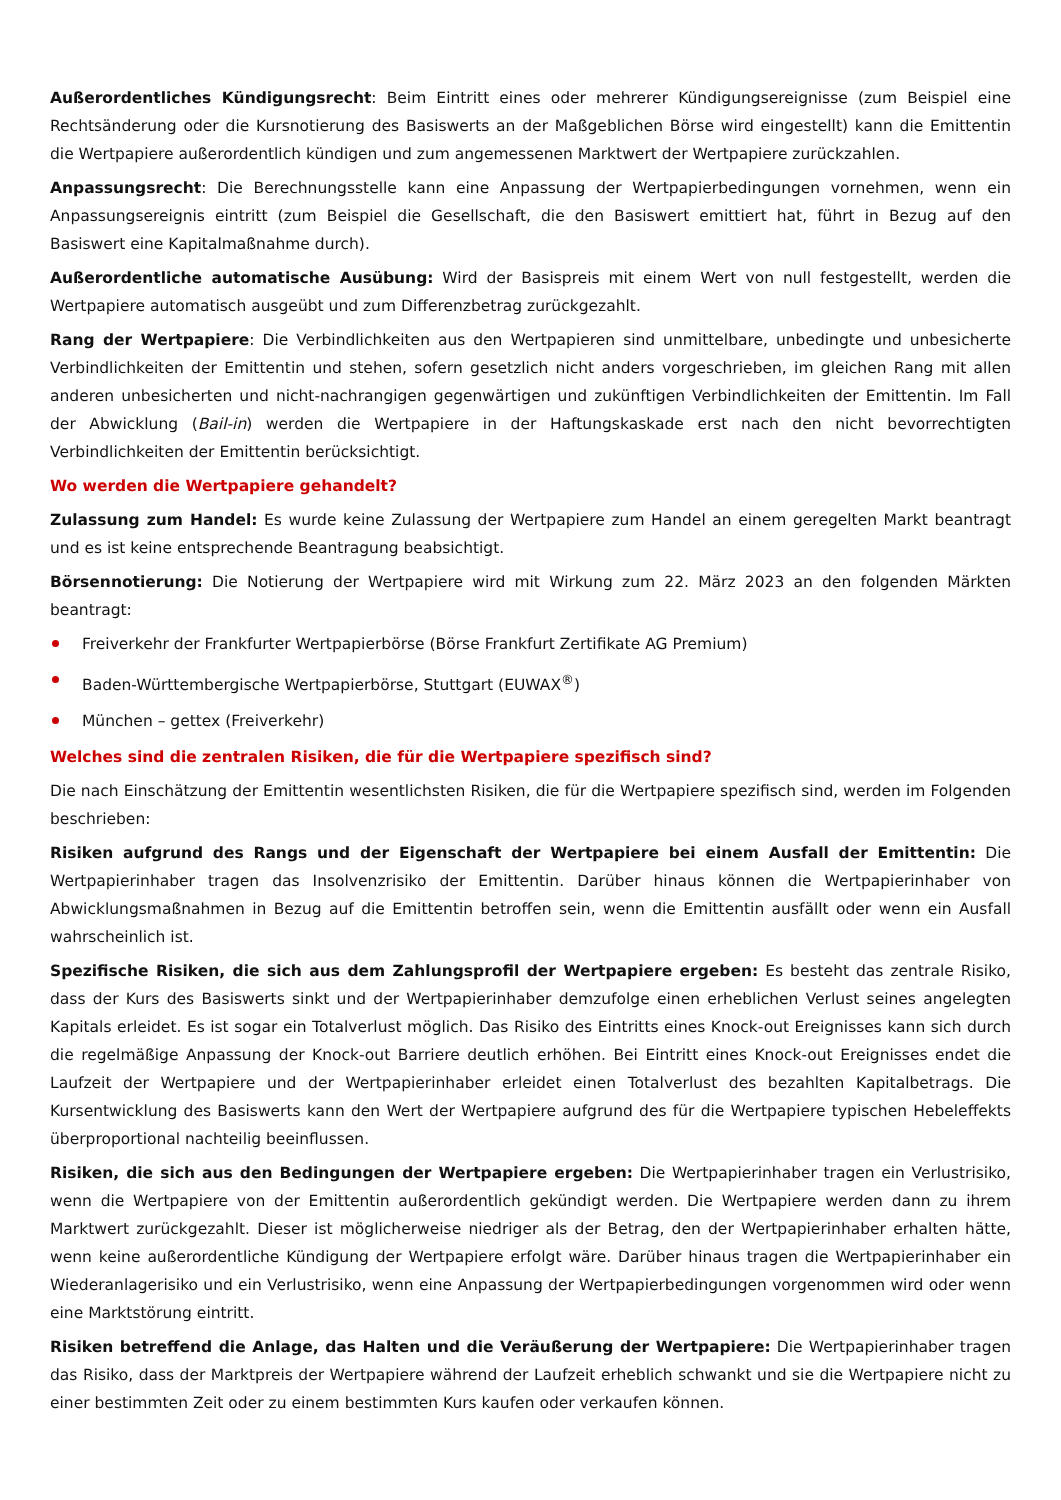Außerordentliches Kündigungsrecht: Beim Eintritt eines oder mehrerer Kündigungsereignisse (zum Beispiel eine Rechtsänderung oder die Kursnotierung des Basiswerts an der Maßgeblichen Börse wird eingestellt) kann die Emittentin die Wertpapiere außerordentlich kündigen und zum angemessenen Marktwert der Wertpapiere zurückzahlen.
Anpassungsrecht: Die Berechnungsstelle kann eine Anpassung der Wertpapierbedingungen vornehmen, wenn ein Anpassungsereignis eintritt (zum Beispiel die Gesellschaft, die den Basiswert emittiert hat, führt in Bezug auf den Basiswert eine Kapitalmaßnahme durch).
Außerordentliche automatische Ausübung: Wird der Basispreis mit einem Wert von null festgestellt, werden die Wertpapiere automatisch ausgeübt und zum Differenzbetrag zurückgezahlt.
Rang der Wertpapiere: Die Verbindlichkeiten aus den Wertpapieren sind unmittelbare, unbedingte und unbesicherte Verbindlichkeiten der Emittentin und stehen, sofern gesetzlich nicht anders vorgeschrieben, im gleichen Rang mit allen anderen unbesicherten und nicht-nachrangigen gegenwärtigen und zukünftigen Verbindlichkeiten der Emittentin. Im Fall der Abwicklung (Bail-in) werden die Wertpapiere in der Haftungskaskade erst nach den nicht bevorrechtigten Verbindlichkeiten der Emittentin berücksichtigt.
Wo werden die Wertpapiere gehandelt?
Zulassung zum Handel: Es wurde keine Zulassung der Wertpapiere zum Handel an einem geregelten Markt beantragt und es ist keine entsprechende Beantragung beabsichtigt.
Börsennotierung: Die Notierung der Wertpapiere wird mit Wirkung zum 22. März 2023 an den folgenden Märkten beantragt:
Freiverkehr der Frankfurter Wertpapierbörse (Börse Frankfurt Zertifikate AG Premium)
Baden-Württembergische Wertpapierbörse, Stuttgart (EUWAX<sup>®</sup>)
München – gettex (Freiverkehr)
Welches sind die zentralen Risiken, die für die Wertpapiere spezifisch sind?
Die nach Einschätzung der Emittentin wesentlichsten Risiken, die für die Wertpapiere spezifisch sind, werden im Folgenden beschrieben:
Risiken aufgrund des Rangs und der Eigenschaft der Wertpapiere bei einem Ausfall der Emittentin: Die Wertpapierinhaber tragen das Insolvenzrisiko der Emittentin. Darüber hinaus können die Wertpapierinhaber von Abwicklungsmaßnahmen in Bezug auf die Emittentin betroffen sein, wenn die Emittentin ausfällt oder wenn ein Ausfall wahrscheinlich ist.
Spezifische Risiken, die sich aus dem Zahlungsprofil der Wertpapiere ergeben: Es besteht das zentrale Risiko, dass der Kurs des Basiswerts sinkt und der Wertpapierinhaber demzufolge einen erheblichen Verlust seines angelegten Kapitals erleidet. Es ist sogar ein Totalverlust möglich. Das Risiko des Eintritts eines Knock-out Ereignisses kann sich durch die regelmäßige Anpassung der Knock-out Barriere deutlich erhöhen. Bei Eintritt eines Knock-out Ereignisses endet die Laufzeit der Wertpapiere und der Wertpapierinhaber erleidet einen Totalverlust des bezahlten Kapitalbetrags. Die Kursentwicklung des Basiswerts kann den Wert der Wertpapiere aufgrund des für die Wertpapiere typischen Hebeleffekts überproportional nachteilig beeinflussen.
Risiken, die sich aus den Bedingungen der Wertpapiere ergeben: Die Wertpapierinhaber tragen ein Verlustrisiko, wenn die Wertpapiere von der Emittentin außerordentlich gekündigt werden. Die Wertpapiere werden dann zu ihrem Marktwert zurückgezahlt. Dieser ist möglicherweise niedriger als der Betrag, den der Wertpapierinhaber erhalten hätte, wenn keine außerordentliche Kündigung der Wertpapiere erfolgt wäre. Darüber hinaus tragen die Wertpapierinhaber ein Wiederanlagerisiko und ein Verlustrisiko, wenn eine Anpassung der Wertpapierbedingungen vorgenommen wird oder wenn eine Marktstörung eintritt.
Risiken betreffend die Anlage, das Halten und die Veräußerung der Wertpapiere: Die Wertpapierinhaber tragen das Risiko, dass der Marktpreis der Wertpapiere während der Laufzeit erheblich schwankt und sie die Wertpapiere nicht zu einer bestimmten Zeit oder zu einem bestimmten Kurs kaufen oder verkaufen können.